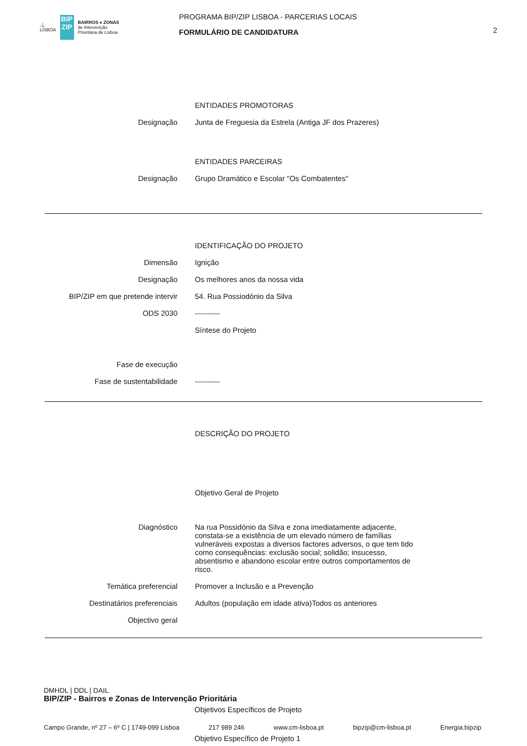⚓
LISBOA
BIP ZIP
BAIRROS e ZONAS
de Intervenção
Prioritária de Lisboa
PROGRAMA BIP/ZIP LISBOA - PARCERIAS LOCAIS
FORMULÁRIO DE CANDIDATURA
2
ENTIDADES PROMOTORAS
Designação Junta de Freguesia da Estrela (Antiga JF dos Prazeres)
ENTIDADES PARCEIRAS
Designação Grupo Dramático e Escolar "Os Combatentes"
IDENTIFICAÇÃO DO PROJETO
Dimensão Ignição
Designação Os melhores anos da nossa vida
BIP/ZIP em que pretende intervir 54. Rua Possiodónio da Silva
ODS 2030 ----------
Síntese do Projeto
Fase de execução
Fase de sustentabilidade ----------
DESCRIÇÃO DO PROJETO
Objetivo Geral de Projeto
Diagnóstico Na rua Possidónio da Silva e zona imediatamente adjacente, constata-se a existência de um elevado número de famílias vulneráveis expostas a diversos factores adversos, o que tem tido como consequências: exclusão social; solidão; insucesso, absentismo e abandono escolar entre outros comportamentos de risco.
Temática preferencial Promover a Inclusão e a Prevenção
Destinatários preferenciais Adultos (população em idade ativa)Todos os anteriores
Objectivo geral
DMHDL | DDL | DAIL
BIP/ZIP - Bairros e Zonas de Intervenção Prioritária
Objetivos Específicos de Projeto
Campo Grande, nº 27 – 6º C | 1749-099 Lisboa 217 989 246 www.cm-lisboa.pt bipzip@cm-lisboa.pt Energia.bipzip
Objetivo Específico de Projeto 1